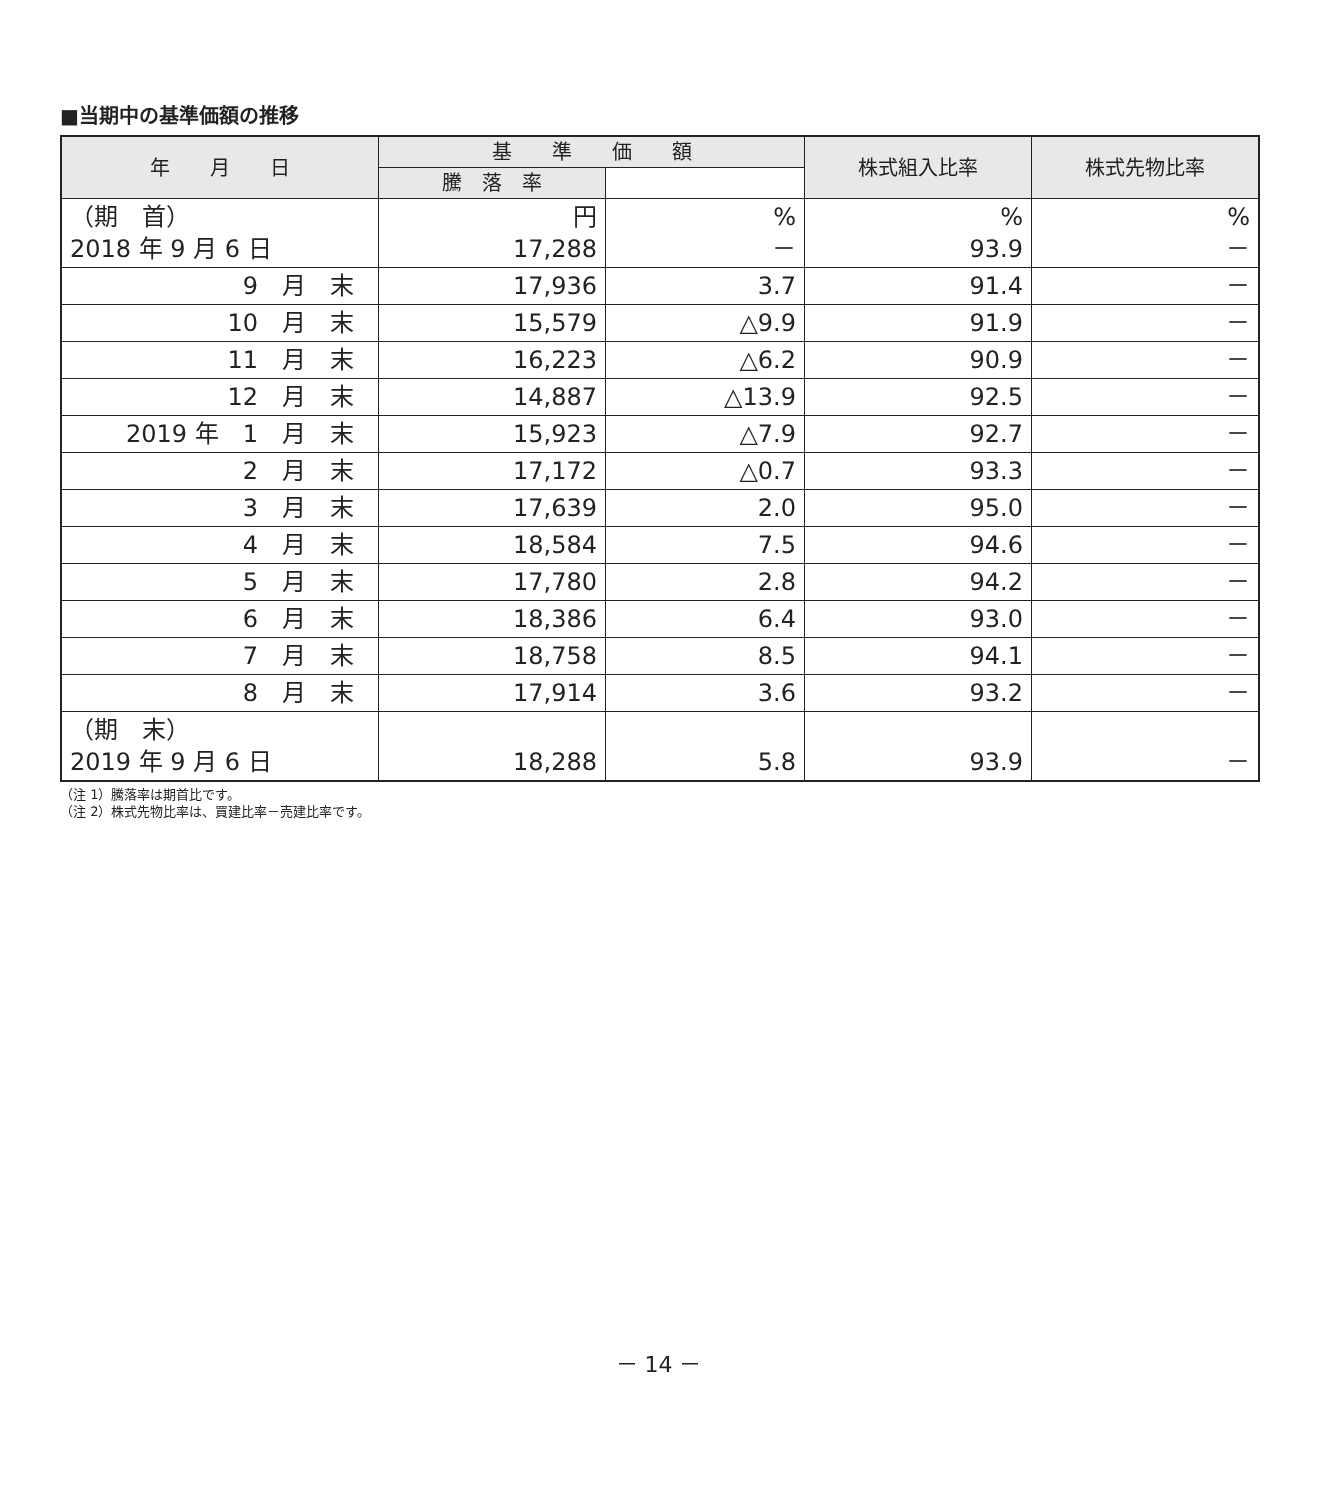■当期中の基準価額の推移
| 年 月 日 | 基 準 価 額 | | 株式組入比率 | 株式先物比率 |
| --- | --- | --- | --- | --- |
| | 騰 落 率 | | | |
| （期 首） 2018 年 9 月 6 日 | 円 17,288 | % － | % 93.9 | % － |
| 9 月 末 | 17,936 | 3.7 | 91.4 | － |
| 10 月 末 | 15,579 | △9.9 | 91.9 | － |
| 11 月 末 | 16,223 | △6.2 | 90.9 | － |
| 12 月 末 | 14,887 | △13.9 | 92.5 | － |
| 2019 年 1 月 末 | 15,923 | △7.9 | 92.7 | － |
| 2 月 末 | 17,172 | △0.7 | 93.3 | － |
| 3 月 末 | 17,639 | 2.0 | 95.0 | － |
| 4 月 末 | 18,584 | 7.5 | 94.6 | － |
| 5 月 末 | 17,780 | 2.8 | 94.2 | － |
| 6 月 末 | 18,386 | 6.4 | 93.0 | － |
| 7 月 末 | 18,758 | 8.5 | 94.1 | － |
| 8 月 末 | 17,914 | 3.6 | 93.2 | － |
| （期 末） 2019 年 9 月 6 日 | 18,288 | 5.8 | 93.9 | － |
（注 1）騰落率は期首比です。
（注 2）株式先物比率は、買建比率－売建比率です。
－ 14 －